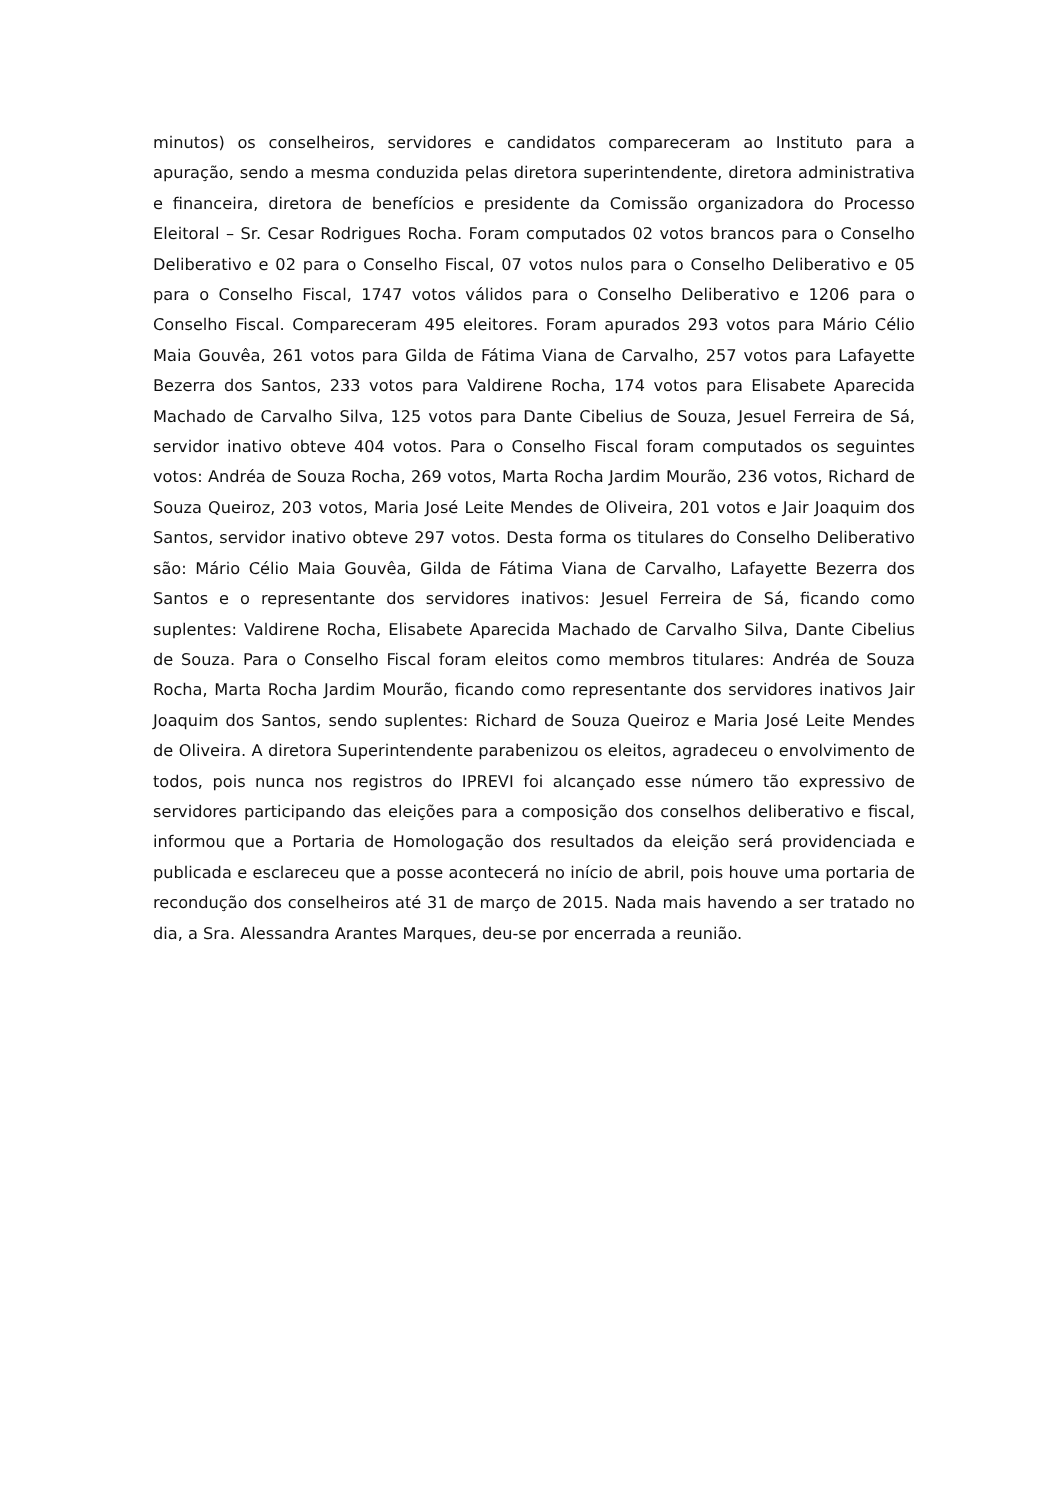minutos) os conselheiros, servidores e candidatos compareceram ao Instituto para a apuração, sendo a mesma conduzida pelas diretora superintendente, diretora administrativa e financeira, diretora de benefícios e presidente da Comissão organizadora do Processo Eleitoral – Sr. Cesar Rodrigues Rocha. Foram computados 02 votos brancos para o Conselho Deliberativo e 02 para o Conselho Fiscal, 07 votos nulos para o Conselho Deliberativo e 05 para o Conselho Fiscal, 1747 votos válidos para o Conselho Deliberativo e 1206 para o Conselho Fiscal. Compareceram 495 eleitores. Foram apurados 293 votos para Mário Célio Maia Gouvêa, 261 votos para Gilda de Fátima Viana de Carvalho, 257 votos para Lafayette Bezerra dos Santos, 233 votos para Valdirene Rocha, 174 votos para Elisabete Aparecida Machado de Carvalho Silva, 125 votos para Dante Cibelius de Souza, Jesuel Ferreira de Sá, servidor inativo obteve 404 votos. Para o Conselho Fiscal foram computados os seguintes votos: Andréa de Souza Rocha, 269 votos, Marta Rocha Jardim Mourão, 236 votos, Richard de Souza Queiroz, 203 votos, Maria José Leite Mendes de Oliveira, 201 votos e Jair Joaquim dos Santos, servidor inativo obteve 297 votos. Desta forma os titulares do Conselho Deliberativo são: Mário Célio Maia Gouvêa, Gilda de Fátima Viana de Carvalho, Lafayette Bezerra dos Santos e o representante dos servidores inativos: Jesuel Ferreira de Sá, ficando como suplentes: Valdirene Rocha, Elisabete Aparecida Machado de Carvalho Silva, Dante Cibelius de Souza. Para o Conselho Fiscal foram eleitos como membros titulares: Andréa de Souza Rocha, Marta Rocha Jardim Mourão, ficando como representante dos servidores inativos Jair Joaquim dos Santos, sendo suplentes: Richard de Souza Queiroz e Maria José Leite Mendes de Oliveira. A diretora Superintendente parabenizou os eleitos, agradeceu o envolvimento de todos, pois nunca nos registros do IPREVI foi alcançado esse número tão expressivo de servidores participando das eleições para a composição dos conselhos deliberativo e fiscal, informou que a Portaria de Homologação dos resultados da eleição será providenciada e publicada e esclareceu que a posse acontecerá no início de abril, pois houve uma portaria de recondução dos conselheiros até 31 de março de 2015. Nada mais havendo a ser tratado no dia, a Sra. Alessandra Arantes Marques, deu-se por encerrada a reunião.